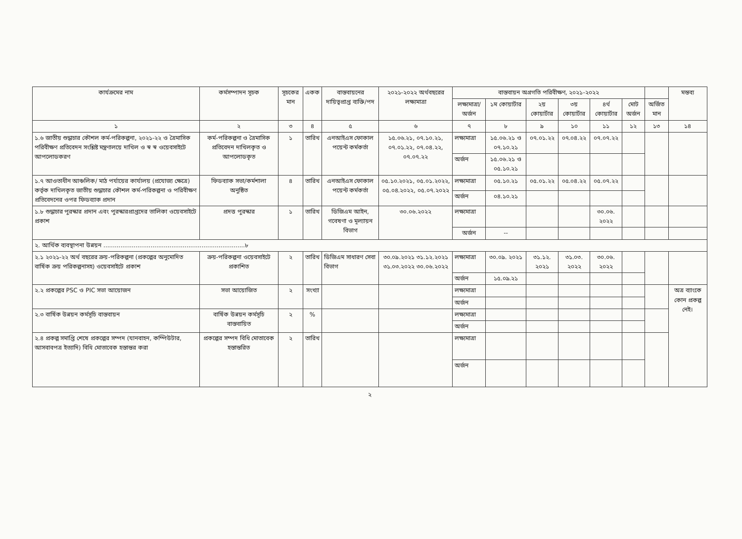| কার্যক্রমের নাম | কর্মসম্পাদন সূচক | সূচকের মান | একক | বাস্তবায়নের দায়িত্বপ্রাপ্ত ব্যক্তি/পদ | ২০২১-২০২২ অর্থবছরের লক্ষ্যমাত্রা | বাস্তবায়ন অগ্রগতি পরিবীক্ষণ, ২০২১-২০২২ | | | | | | | মন্তব্য |
| --- | --- | --- | --- | --- | --- | --- | --- | --- | --- | --- | --- | --- | --- |
| | | | | | | লক্ষ্যমাত্রা/ অর্জন | ১ম কোয়ার্টার | ২য় কোয়ার্টার | ৩য় কোয়ার্টার | ৪র্থ কোয়ার্টার | মোট অর্জন | অর্জিত মান | |
| ১ | ২ | ৩ | ৪ | ৫ | ৬ | ৭ | ৮ | ৯ | ১০ | ১১ | ১২ | ১৩ | ১৪ |
| ১.৬ জাতীয় শুদ্ধাচার কৌশল কর্ম-পরিকল্পনা, ২০২১-২২ ও ত্রৈমাসিক পরিবীক্ষণ প্রতিবেদন সংশ্লিষ্ট মন্ত্রণালয়ে দাখিল ও স্ব স্ব ওয়েবসাইটে আপলোডকরণ | কর্ম-পরিকল্পনা ও ত্রৈমাসিক প্রতিবেদন দাখিলকৃত ও আপলোডকৃত | ১ | তারিখ | এনআইএস ফোকাল পয়েন্ট কর্মকর্তা | ১৫.০৬.২১, ০৭.১০.২১, ০৭.০১.২২, ০৭.০৪.২২, ০৭.০৭.২২ | লক্ষ্যমাত্রা | ১৫.০৬.২১ ও ০৭.১০.২১ | ০৭.০১.২২ | ০৭.০৪.২২ | ০৭.০৭.২২ | | | |
| | | | | | | অর্জন | ১৫.০৬.২১ ও ০৫.১০.২১ | | | | | | |
| ১.৭ আওতাধীন আঞ্চলিক/ মাঠ পর্যায়ের কার্যালয় (প্রযোজ্য ক্ষেত্রে) কর্তৃক দাখিলকৃত জাতীয় শুদ্ধাচার কৌশল কর্ম-পরিকল্পনা ও পরিবীক্ষণ প্রতিবেদনের ওপর ফিডব্যাক প্রদান | ফিডব্যাক সভা/কর্মশালা অনুষ্ঠিত | ৪ | তারিখ | এনআইএস ফোকাল পয়েন্ট কর্মকর্তা | ০৫.১০.২০২১, ০৫.০১.২০২২, ০৫.০৪.২০২২, ০৫.০৭.২০২২ | লক্ষ্যমাত্রা | ০৫.১০.২১ | ০৫.০১.২২ | ০৫.০৪.২২ | ০৫.০৭.২২ | | | |
| | | | | | | অর্জন | ০৪.১০.২১ | | | | | | |
| ১.৮ শুদ্ধাচার পুরস্কার প্রদান এবং পুরস্কারপ্রাপ্তদের তালিকা ওয়েবসাইটে প্রকাশ | প্রদত্ত পুরস্কার | ১ | তারিখ | ডিজিএম আইন, গবেষণা ও মূল্যায়ন বিভাগ | ৩০.০৬.২০২২ | লক্ষ্যমাত্রা | | | | ৩০.০৬. ২০২২ | | | |
| | | | | | | অর্জন | -- | | | | | | |
| ২. আর্থিক ব্যবস্থাপনা উন্নয়ন ...........................................................................৮ | | | | | | | | | | | | | |
| ২.১ ২০২১-২২ অর্থ বছরের ক্রয়-পরিকল্পনা (প্রকল্পের অনুমোদিত বার্ষিক ক্রয় পরিকল্পনাসহ) ওয়েবসাইটে প্রকাশ | ক্রয়-পরিকল্পনা ওয়েবসাইটে প্রকাশিত | ২ | তারিখ | ডিজিএম সাধারণ সেবা বিভাগ | ৩০.০৯.২০২১ ৩১.১২.২০২১ ৩১.০৩.২০২২ ৩০.০৬.২০২২ | লক্ষ্যমাত্রা | ৩০.০৯. ২০২১ | ৩১.১২. ২০২১ | ৩১.০৩. ২০২২ | ৩০.০৬. ২০২২ | | | |
| | | | | | | অর্জন | ১৫.০৯.২১ | | | | | | |
| ২.২ প্রকল্পের PSC ও PIC সভা আয়োজন | সভা আয়োজিত | ২ | সংখ্যা | | | লক্ষ্যমাত্রা | | | | | | | অত্র ব্যাংকে কোন প্রকল্প নেই। |
| | | | | | | অর্জন | | | | | | | |
| ২.৩ বার্ষিক উন্নয়ন কর্মসূচি বাস্তবায়ন | বার্ষিক উন্নয়ন কর্মসূচি বাস্তবায়িত | ২ | % | | | লক্ষ্যমাত্রা | | | | | | | |
| | | | | | | অর্জন | | | | | | | |
| ২.৪ প্রকল্প সমাপ্তি শেষে প্রকল্পের সম্পদ (যানবাহন, কম্পিউটার, আসবাবপত্র ইত্যাদি) বিধি মোতাবেক হস্তান্তর করা | প্রকল্পের সম্পদ বিধি মোতাবেক হস্তান্তরিত | ২ | তারিখ | | | লক্ষ্যমাত্রা | | | | | | | |
| | | | | | | অর্জন | | | | | | | |
২